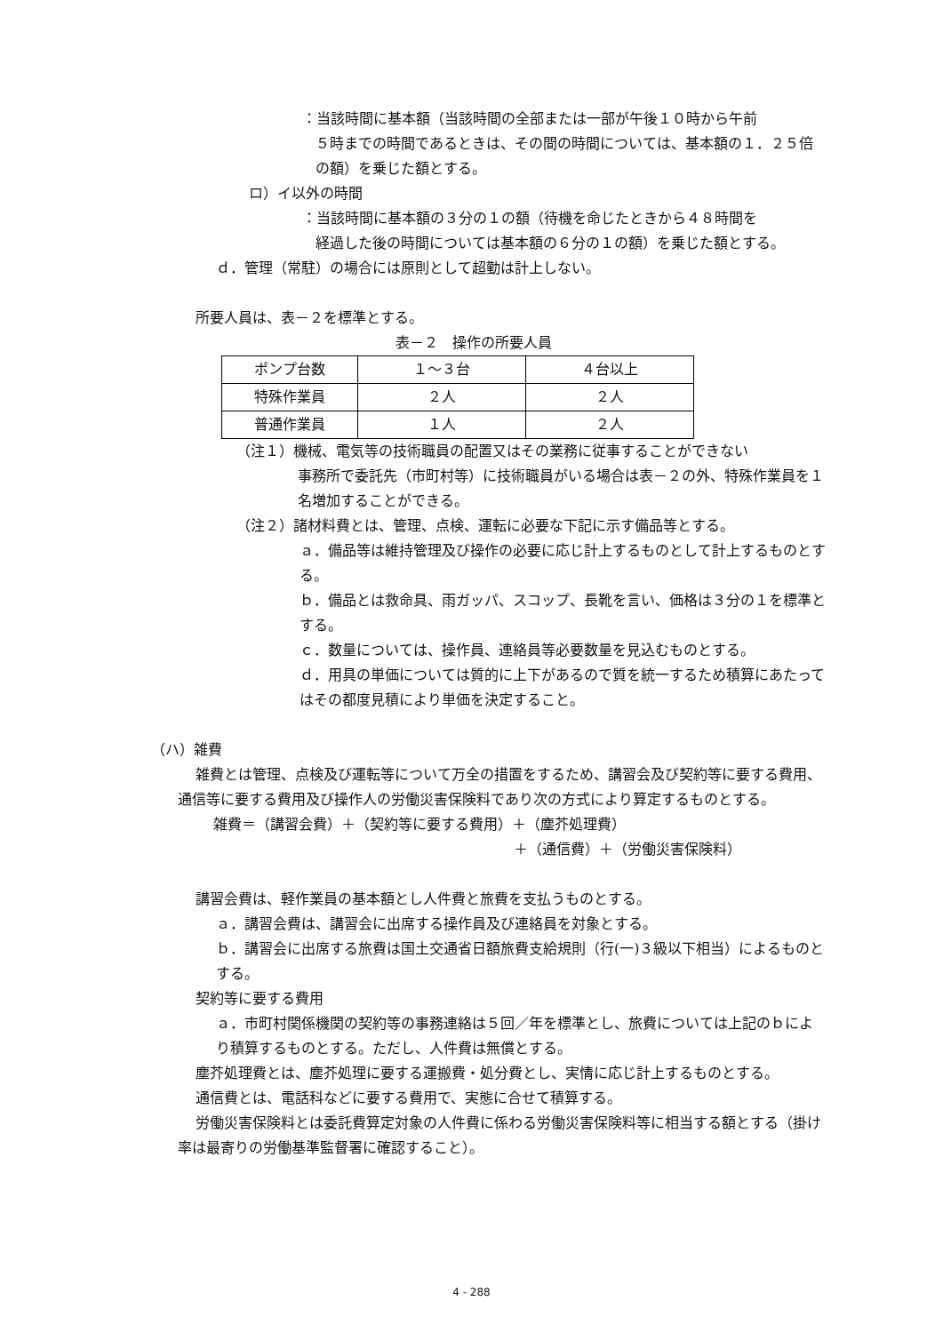：当該時間に基本額（当該時間の全部または一部が午後１０時から午前
５時までの時間であるときは、その間の時間については、基本額の１．２５倍の額）を乗じた額とする。
ロ）イ以外の時間
：当該時間に基本額の３分の１の額（待機を命じたときから４８時間を
経過した後の時間については基本額の６分の１の額）を乗じた額とする。
ｄ．管理（常駐）の場合には原則として超勤は計上しない。
所要人員は、表－２を標準とする。
表－２　操作の所要人員
| ポンプ台数 | １～３台 | ４台以上 |
| 特殊作業員 | ２人 | ２人 |
| 普通作業員 | １人 | ２人 |
（注１）機械、電気等の技術職員の配置又はその業務に従事することができない
事務所で委託先（市町村等）に技術職員がいる場合は表－２の外、特殊作業員を１名増加することができる。
（注２）諸材料費とは、管理、点検、運転に必要な下記に示す備品等とする。
ａ．備品等は維持管理及び操作の必要に応じ計上するものとして計上するものとする。
ｂ．備品とは救命具、雨ガッパ、スコップ、長靴を言い、価格は３分の１を標準とする。
ｃ．数量については、操作員、連絡員等必要数量を見込むものとする。
ｄ．用具の単価については質的に上下があるので質を統一するため積算にあたってはその都度見積により単価を決定すること。
（ハ）雑費
雑費とは管理、点検及び運転等について万全の措置をするため、講習会及び契約等に要する費用、通信等に要する費用及び操作人の労働災害保険料であり次の方式により算定するものとする。
雑費＝（講習会費）＋（契約等に要する費用）＋（塵芥処理費）
＋（通信費）＋（労働災害保険料）
講習会費は、軽作業員の基本額とし人件費と旅費を支払うものとする。
ａ．講習会費は、講習会に出席する操作員及び連絡員を対象とする。
ｂ．講習会に出席する旅費は国土交通省日額旅費支給規則（行(一)３級以下相当）によるものとする。
契約等に要する費用
ａ．市町村関係機関の契約等の事務連絡は５回／年を標準とし、旅費については上記のｂにより積算するものとする。ただし、人件費は無償とする。
塵芥処理費とは、塵芥処理に要する運搬費・処分費とし、実情に応じ計上するものとする。
通信費とは、電話科などに要する費用で、実態に合せて積算する。
労働災害保険料とは委託費算定対象の人件費に係わる労働災害保険料等に相当する額とする（掛け率は最寄りの労働基準監督署に確認すること）。
4 - 288